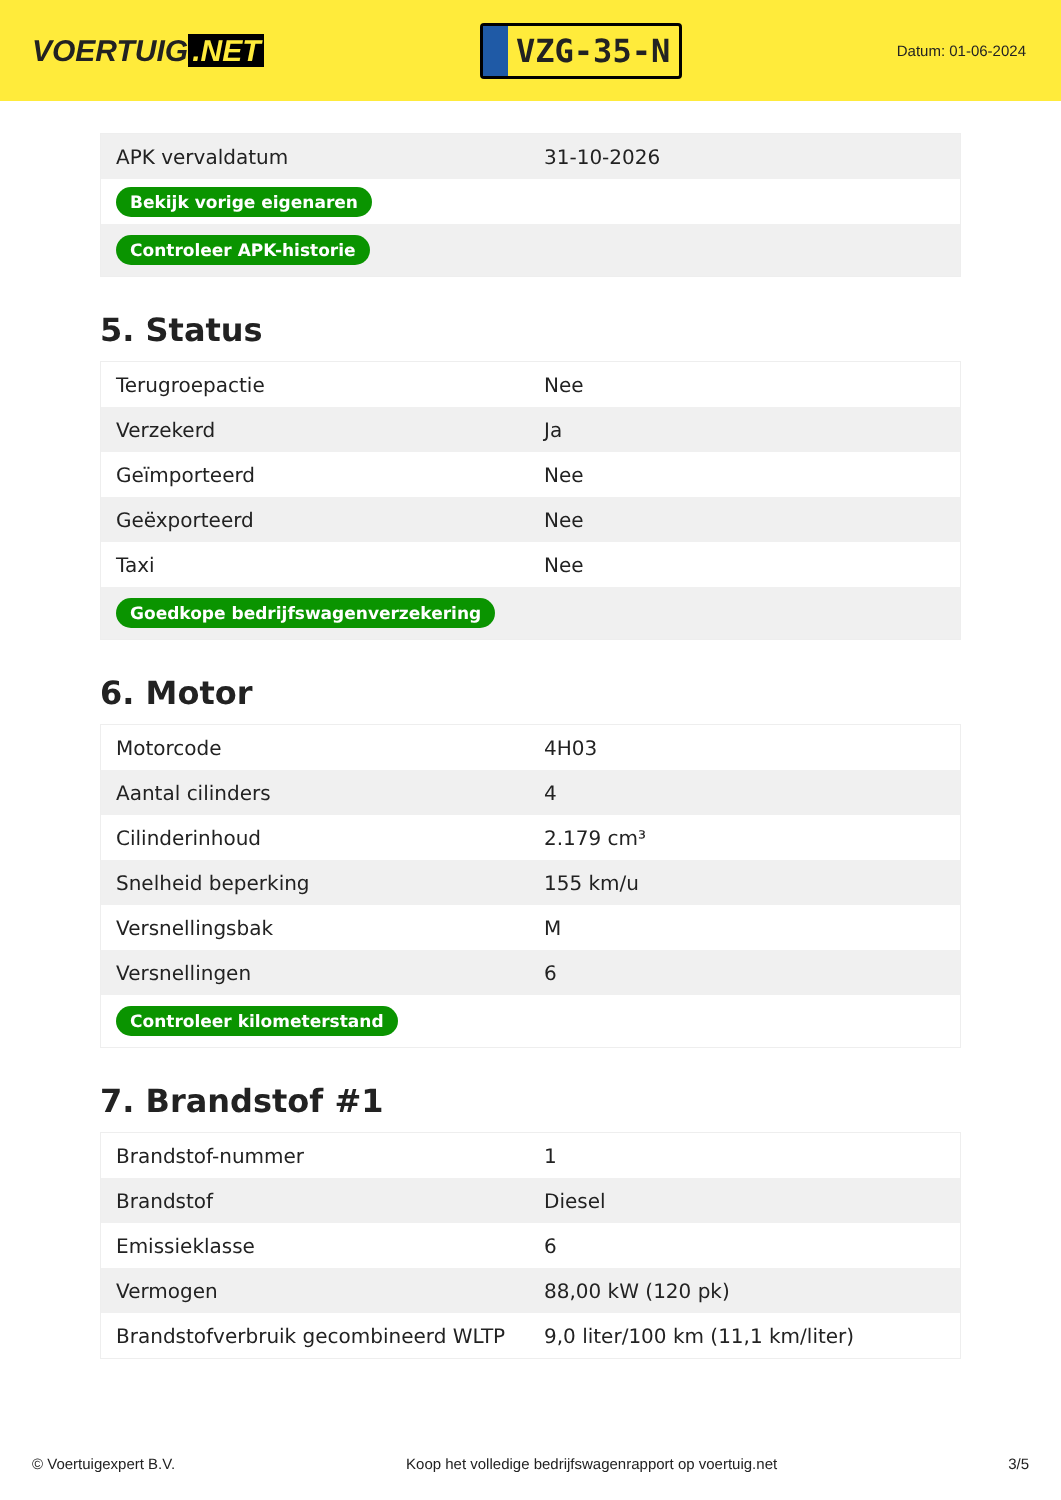VOERTUIG.NET
VZG-35-N
Datum: 01-06-2024
| APK vervaldatum | 31-10-2026 |
| Bekijk vorige eigenaren | |
| Controleer APK-historie | |
5. Status
| Terugroepactie | Nee |
| Verzekerd | Ja |
| Geïmporteerd | Nee |
| Geëxporteerd | Nee |
| Taxi | Nee |
| Goedkope bedrijfswagenverzekering | |
6. Motor
| Motorcode | 4H03 |
| Aantal cilinders | 4 |
| Cilinderinhoud | 2.179 cm³ |
| Snelheid beperking | 155 km/u |
| Versnellingsbak | M |
| Versnellingen | 6 |
| Controleer kilometerstand | |
7. Brandstof #1
| Brandstof-nummer | 1 |
| Brandstof | Diesel |
| Emissieklasse | 6 |
| Vermogen | 88,00 kW (120 pk) |
| Brandstofverbruik gecombineerd WLTP | 9,0 liter/100 km (11,1 km/liter) |
© Voertuigexpert B.V. Koop het volledige bedrijfswagenrapport op voertuig.net 3/5